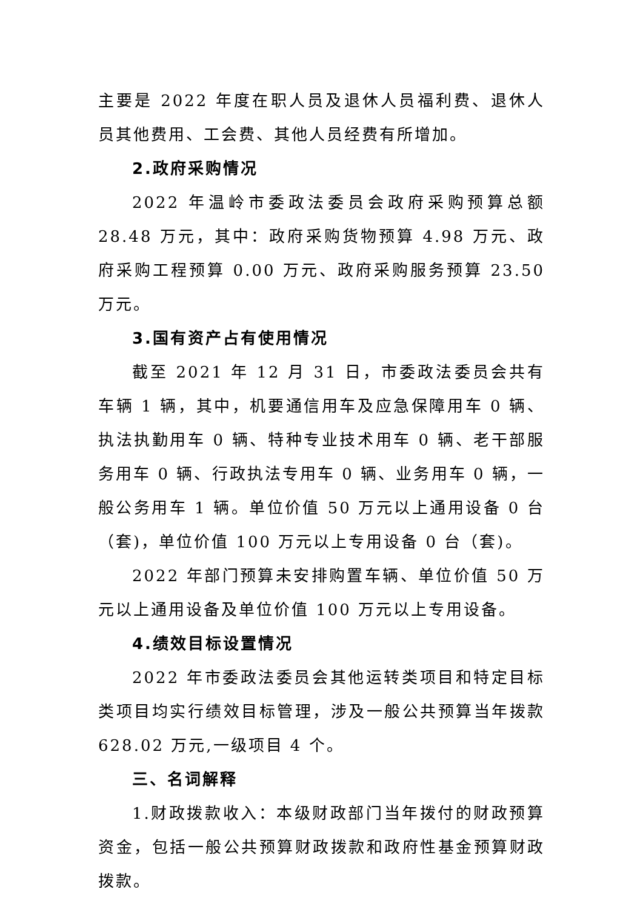主要是 2022 年度在职人员及退休人员福利费、退休人员其他费用、工会费、其他人员经费有所增加。
2.政府采购情况
2022 年温岭市委政法委员会政府采购预算总额 28.48 万元，其中：政府采购货物预算 4.98 万元、政府采购工程预算 0.00 万元、政府采购服务预算 23.50 万元。
3.国有资产占有使用情况
截至 2021 年 12 月 31 日，市委政法委员会共有车辆 1 辆，其中，机要通信用车及应急保障用车 0 辆、执法执勤用车 0 辆、特种专业技术用车 0 辆、老干部服务用车 0 辆、行政执法专用车 0 辆、业务用车 0 辆，一般公务用车 1 辆。单位价值 50 万元以上通用设备 0 台（套)，单位价值 100 万元以上专用设备 0 台（套)。
2022 年部门预算未安排购置车辆、单位价值 50 万元以上通用设备及单位价值 100 万元以上专用设备。
4.绩效目标设置情况
2022 年市委政法委员会其他运转类项目和特定目标类项目均实行绩效目标管理，涉及一般公共预算当年拨款 628.02 万元,一级项目 4 个。
三、名词解释
1.财政拨款收入：本级财政部门当年拨付的财政预算资金，包括一般公共预算财政拨款和政府性基金预算财政拨款。